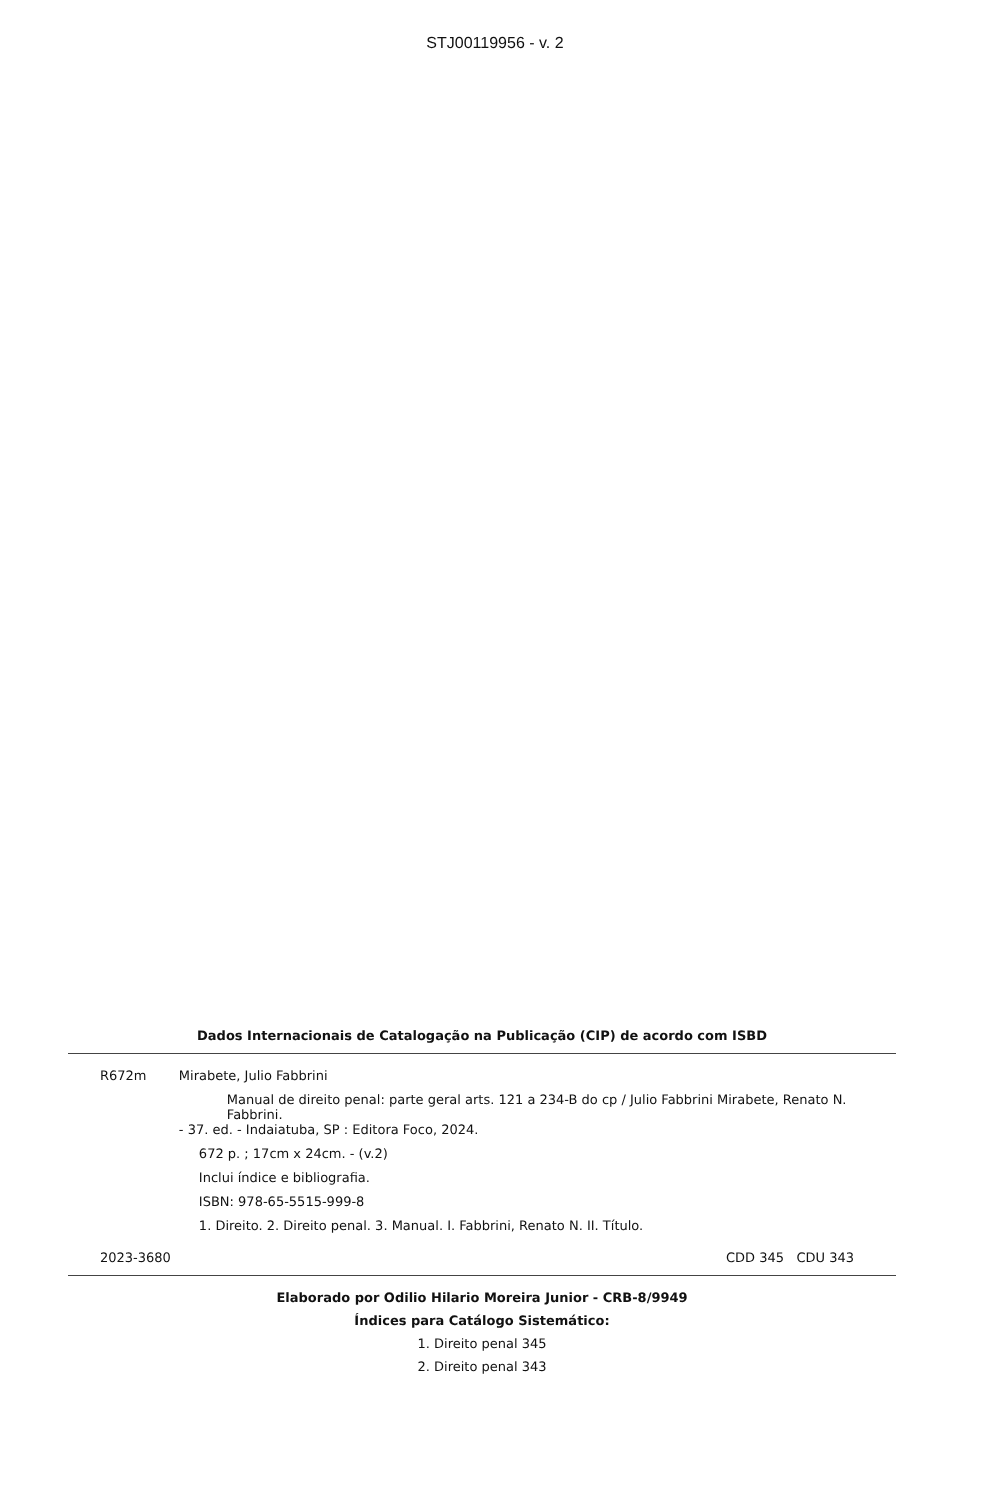STJ00119956 - v. 2
Dados Internacionais de Catalogação na Publicação (CIP) de acordo com ISBD
R672m Mirabete, Julio Fabbrini
Manual de direito penal: parte geral arts. 121 a 234-B do cp / Julio Fabbrini Mirabete, Renato N. Fabbrini.
- 37. ed. - Indaiatuba, SP : Editora Foco, 2024.
672 p. ; 17cm x 24cm. - (v.2)
Inclui índice e bibliografia.
ISBN: 978-65-5515-999-8
1. Direito. 2. Direito penal. 3. Manual. I. Fabbrini, Renato N. II. Título.
2023-3680 CDD 345 CDU 343
Elaborado por Odilio Hilario Moreira Junior - CRB-8/9949
Índices para Catálogo Sistemático:
1. Direito penal 345
2. Direito penal 343